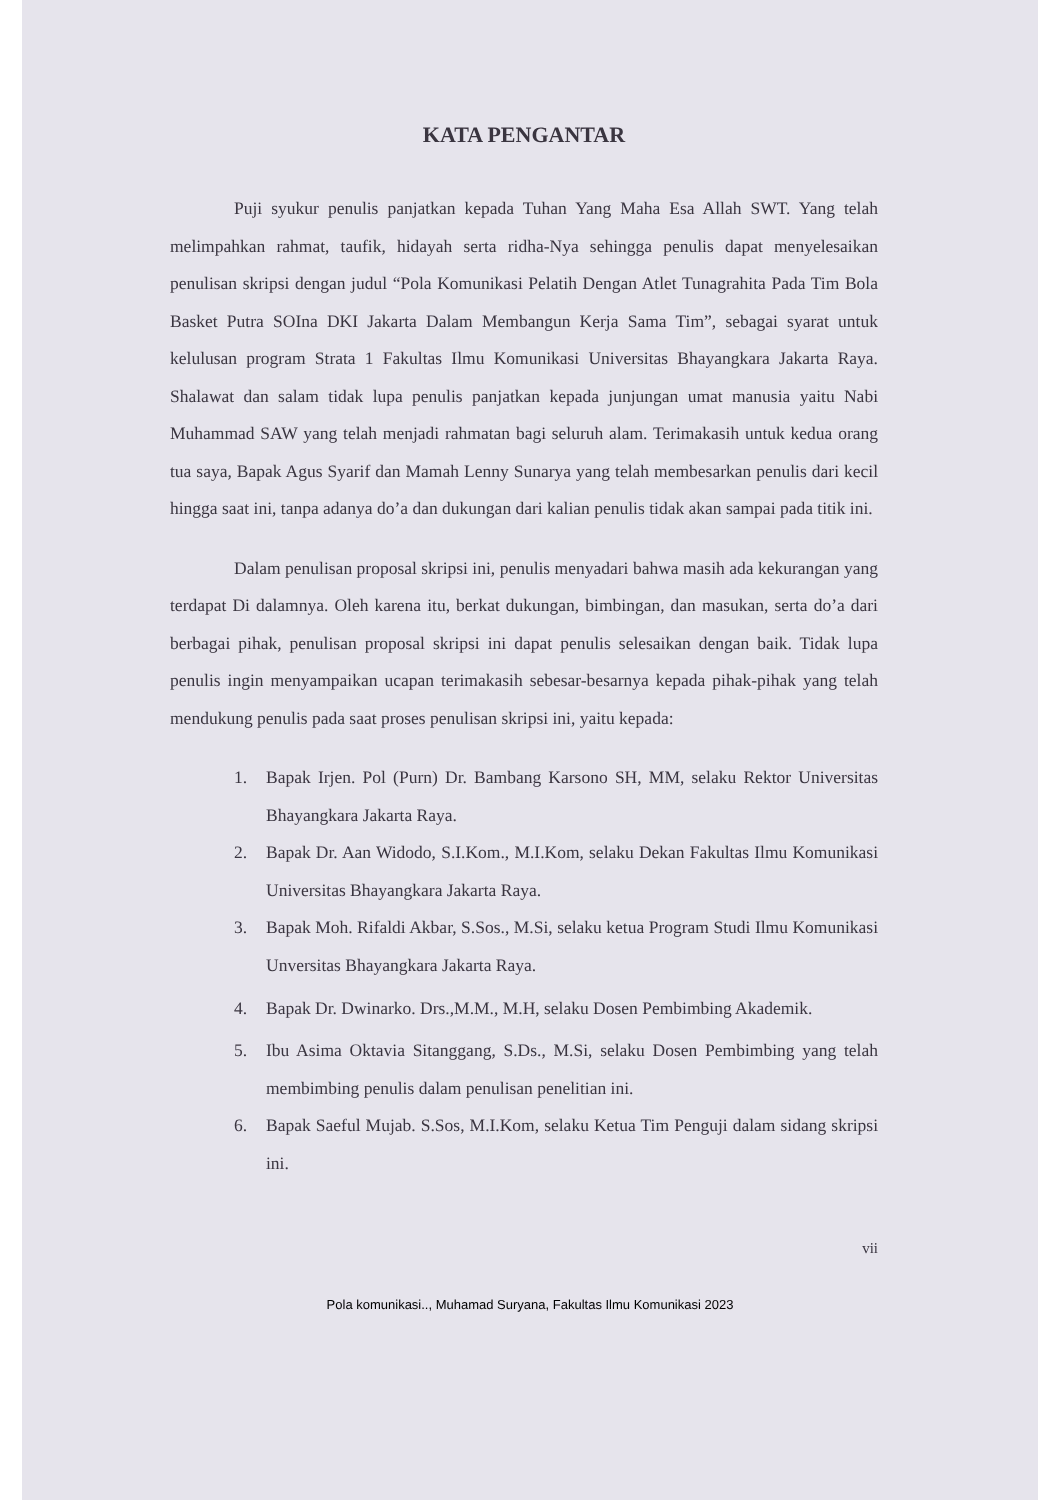KATA PENGANTAR
Puji syukur penulis panjatkan kepada Tuhan Yang Maha Esa Allah SWT. Yang telah melimpahkan rahmat, taufik, hidayah serta ridha-Nya sehingga penulis dapat menyelesaikan penulisan skripsi dengan judul “Pola Komunikasi Pelatih Dengan Atlet Tunagrahita Pada Tim Bola Basket Putra SOIna DKI Jakarta Dalam Membangun Kerja Sama Tim”, sebagai syarat untuk kelulusan program Strata 1 Fakultas Ilmu Komunikasi Universitas Bhayangkara Jakarta Raya. Shalawat dan salam tidak lupa penulis panjatkan kepada junjungan umat manusia yaitu Nabi Muhammad SAW yang telah menjadi rahmatan bagi seluruh alam. Terimakasih untuk kedua orang tua saya, Bapak Agus Syarif dan Mamah Lenny Sunarya yang telah membesarkan penulis dari kecil hingga saat ini, tanpa adanya do’a dan dukungan dari kalian penulis tidak akan sampai pada titik ini.
Dalam penulisan proposal skripsi ini, penulis menyadari bahwa masih ada kekurangan yang terdapat Di dalamnya. Oleh karena itu, berkat dukungan, bimbingan, dan masukan, serta do’a dari berbagai pihak, penulisan proposal skripsi ini dapat penulis selesaikan dengan baik. Tidak lupa penulis ingin menyampaikan ucapan terimakasih sebesar-besarnya kepada pihak-pihak yang telah mendukung penulis pada saat proses penulisan skripsi ini, yaitu kepada:
1. Bapak Irjen. Pol (Purn) Dr. Bambang Karsono SH, MM, selaku Rektor Universitas Bhayangkara Jakarta Raya.
2. Bapak Dr. Aan Widodo, S.I.Kom., M.I.Kom, selaku Dekan Fakultas Ilmu Komunikasi Universitas Bhayangkara Jakarta Raya.
3. Bapak Moh. Rifaldi Akbar, S.Sos., M.Si, selaku ketua Program Studi Ilmu Komunikasi Unversitas Bhayangkara Jakarta Raya.
4. Bapak Dr. Dwinarko. Drs.,M.M., M.H, selaku Dosen Pembimbing Akademik.
5. Ibu Asima Oktavia Sitanggang, S.Ds., M.Si, selaku Dosen Pembimbing yang telah membimbing penulis dalam penulisan penelitian ini.
6. Bapak Saeful Mujab. S.Sos, M.I.Kom, selaku Ketua Tim Penguji dalam sidang skripsi ini.
vii
Pola komunikasi.., Muhamad Suryana, Fakultas Ilmu Komunikasi 2023